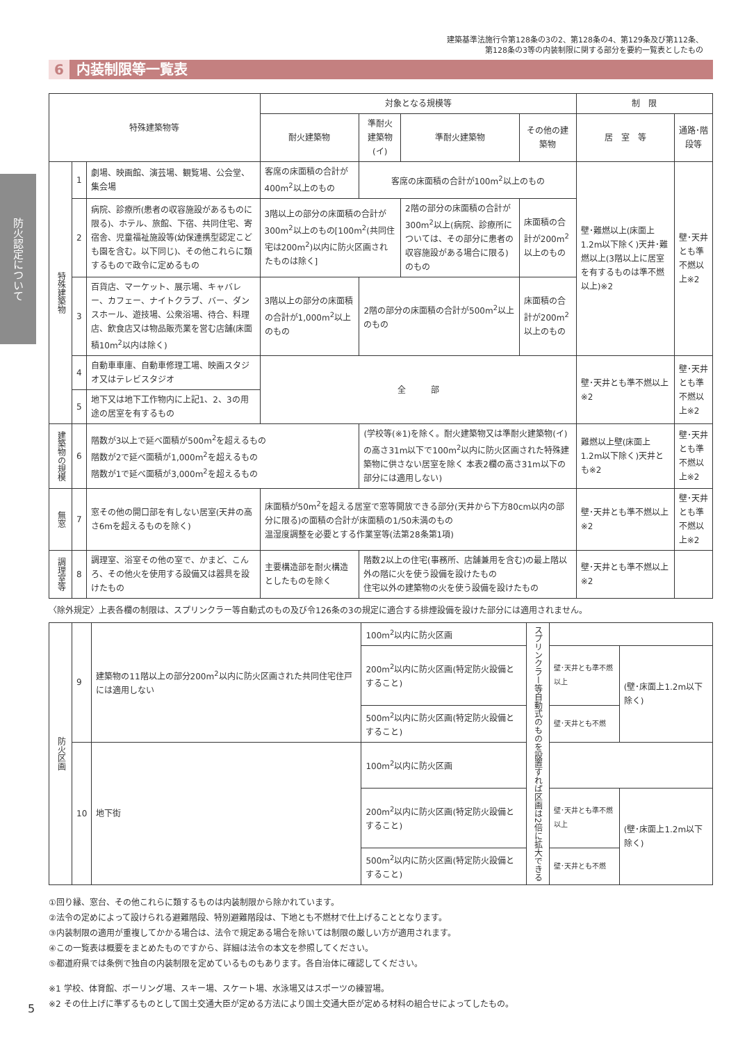防火認定について
建築基準法施行令第128条の3の2、第128条の4、第129条及び第112条、
第128条の3等の内装制限に関する部分を要約一覧表としたもの
6 内装制限等一覧表
| 特殊建築物等 | | | 対象となる規模等 | | | | 制 限 | |
| --- | --- | --- | --- | --- | --- | --- | --- | --- |
| | | | 耐火建築物 | 準耐火建築物(イ) | 準耐火建築物 | その他の建築物 | 居 室 等 | 通路･階段等 |
| 特殊建築物 | 1 | 劇場、映画館、演芸場、観覧場、公会堂、集会場 | 客席の床面積の合計が400m<sup>2</sup>以上のもの | 客席の床面積の合計が100m<sup>2</sup>以上のもの | | | 壁･難燃以上(床面上1.2m以下除く)天井･難燃以上(3階以上に居室を有するものは準不燃以上)※2 | 壁･天井とも準不燃以上※2 |
| | 2 | 病院、診療所(患者の収容施設があるものに限る)、ホテル、旅館、下宿、共同住宅、寄宿舎、児童福祉施設等(幼保連携型認定こども園を含む。以下同じ)、その他これらに類するもので政令に定めるもの | 3階以上の部分の床面積の合計が300m<sup>2</sup>以上のもの[100m<sup>2</sup>(共同住宅は200m<sup>2</sup>)以内に防火区画されたものは除く] | | 2階の部分の床面積の合計が300m<sup>2</sup>以上(病院、診療所については、その部分に患者の収容施設がある場合に限る)のもの | 床面積の合計が200m<sup>2</sup>以上のもの | | |
| | 3 | 百貨店、マーケット、展示場、キャバレー、カフェー、ナイトクラブ、バー、ダンスホール、遊技場、公衆浴場、待合、料理店、飲食店又は物品販売業を営む店舗(床面積10m<sup>2</sup>以内は除く) | 3階以上の部分の床面積の合計が1,000m<sup>2</sup>以上のもの | 2階の部分の床面積の合計が500m<sup>2</sup>以上のもの | | 床面積の合計が200m<sup>2</sup>以上のもの | | |
| | 4 | 自動車車庫、自動車修理工場、映画スタジオ又はテレビスタジオ | 全 部 | | | | 壁･天井とも準不燃以上※2 | 壁･天井とも準不燃以上※2 |
| | 5 | 地下又は地下工作物内に上記1、2、3の用途の居室を有するもの | | | | | | |
| 建築物の規模 | 6 | 階数が3以上で延べ面積が500m<sup>2</sup>を超えるもの 階数が2で延べ面積が1,000m<sup>2</sup>を超えるもの 階数が1で延べ面積が3,000m<sup>2</sup>を超えるもの | | (学校等(※1)を除く。耐火建築物又は準耐火建築物(イ)の高さ31m以下で100m<sup>2</sup>以内に防火区画された特殊建築物に供さない居室を除く 本表2欄の高さ31m以下の部分には適用しない) | | | 難燃以上壁(床面上1.2m以下除く)天井とも※2 | 壁･天井とも準不燃以上※2 |
| 無窓 | 7 | 窓その他の開口部を有しない居室(天井の高さ6mを超えるものを除く) | 床面積が50m<sup>2</sup>を超える居室で窓等開放できる部分(天井から下方80cm以内の部分に限る)の面積の合計が床面積の1/50未満のもの 温湿度調整を必要とする作業室等(法第28条第1項) | | | | 壁･天井とも準不燃以上※2 | 壁･天井とも準不燃以上※2 |
| 調理室等 | 8 | 調理室、浴室その他の室で、かまど、こんろ、その他火を使用する設備又は器具を設けたもの | 主要構造部を耐火構造としたものを除く | 階数2以上の住宅(事務所、店舗兼用を含む)の最上階以外の階に火を使う設備を設けたもの 住宅以外の建築物の火を使う設備を設けたもの | | | 壁･天井とも準不燃以上※2 | |
〈除外規定〉上表各欄の制限は、スプリンクラー等自動式のもの及び令126条の3の規定に適合する排煙設備を設けた部分には適用されません。
| 防火区画 | 9 | 建築物の11階以上の部分200m<sup>2</sup>以内に防火区画された共同住宅住戸には適用しない | 100m<sup>2</sup>以内に防火区画 | スプリンクラー等自動式のものを設置すれば区画は2倍に拡大できる | | |
| | | | 200m<sup>2</sup>以内に防火区画(特定防火設備とすること) | | 壁･天井とも準不燃以上 | (壁･床面上1.2m以下除く) |
| | | | 500m<sup>2</sup>以内に防火区画(特定防火設備とすること) | | 壁･天井とも不燃 | |
| | 10 | 地下街 | 100m<sup>2</sup>以内に防火区画 | | | |
| | | | 200m<sup>2</sup>以内に防火区画(特定防火設備とすること) | | 壁･天井とも準不燃以上 | (壁･床面上1.2m以下除く) |
| | | | 500m<sup>2</sup>以内に防火区画(特定防火設備とすること) | | 壁･天井とも不燃 | |
①回り縁、窓台、その他これらに類するものは内装制限から除かれています。
②法令の定めによって設けられる避難階段、特別避難階段は、下地とも不燃材で仕上げることとなります。
③内装制限の適用が重複してかかる場合は、法令で規定ある場合を除いては制限の厳しい方が適用されます。
④この一覧表は概要をまとめたものですから、詳細は法令の本文を参照してください。
⑤都道府県では条例で独自の内装制限を定めているものもあります。各自治体に確認してください。
※1 学校、体育館、ボーリング場、スキー場、スケート場、水泳場又はスポーツの練習場。
※2 その仕上げに準ずるものとして国土交通大臣が定める方法により国土交通大臣が定める材料の組合せによってしたもの。
5